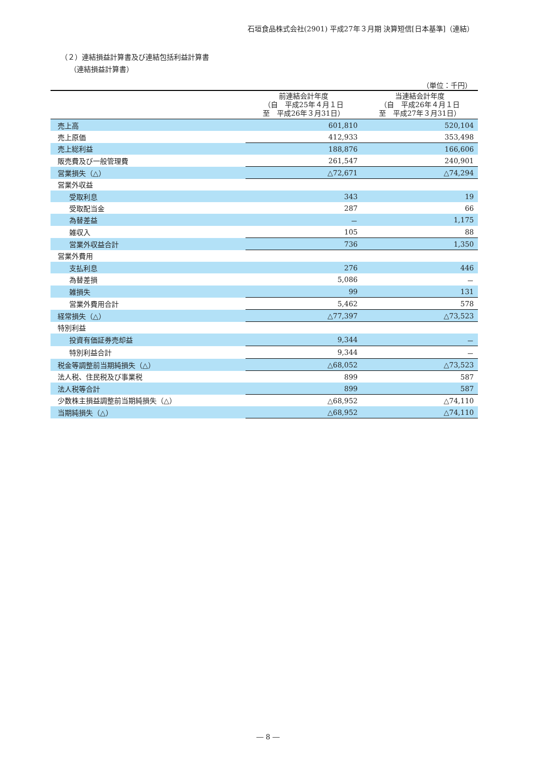石垣食品株式会社(2901) 平成27年３月期 決算短信[日本基準]（連結）
（２）連結損益計算書及び連結包括利益計算書
（連結損益計算書）
（単位：千円）
| | 前連結会計年度 （自 平成25年４月１日 至 平成26年３月31日） | 当連結会計年度 （自 平成26年４月１日 至 平成27年３月31日） |
| --- | --- | --- |
| 売上高 | 601,810 | 520,104 |
| 売上原価 | 412,933 | 353,498 |
| 売上総利益 | 188,876 | 166,606 |
| 販売費及び一般管理費 | 261,547 | 240,901 |
| 営業損失（△） | △72,671 | △74,294 |
| 営業外収益 | | |
| 受取利息 | 343 | 19 |
| 受取配当金 | 287 | 66 |
| 為替差益 | － | 1,175 |
| 雑収入 | 105 | 88 |
| 営業外収益合計 | 736 | 1,350 |
| 営業外費用 | | |
| 支払利息 | 276 | 446 |
| 為替差損 | 5,086 | － |
| 雑損失 | 99 | 131 |
| 営業外費用合計 | 5,462 | 578 |
| 経常損失（△） | △77,397 | △73,523 |
| 特別利益 | | |
| 投資有価証券売却益 | 9,344 | － |
| 特別利益合計 | 9,344 | － |
| 税金等調整前当期純損失（△） | △68,052 | △73,523 |
| 法人税、住民税及び事業税 | 899 | 587 |
| 法人税等合計 | 899 | 587 |
| 少数株主損益調整前当期純損失（△） | △68,952 | △74,110 |
| 当期純損失（△） | △68,952 | △74,110 |
― 8 ―